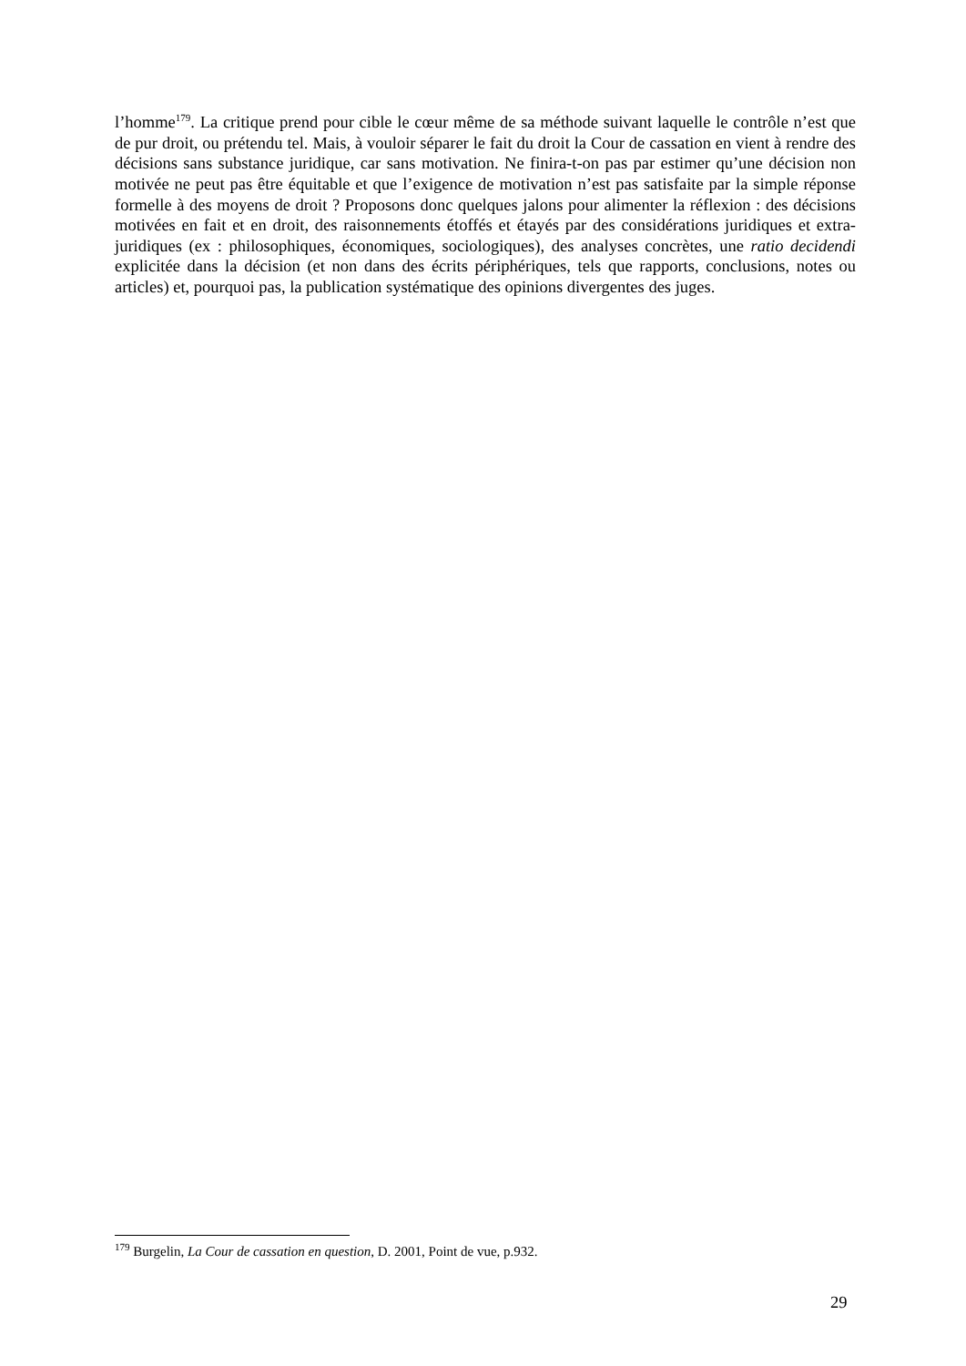l’homme<sup>179</sup>. La critique prend pour cible le cœur même de sa méthode suivant laquelle le contrôle n’est que de pur droit, ou prétendu tel. Mais, à vouloir séparer le fait du droit la Cour de cassation en vient à rendre des décisions sans substance juridique, car sans motivation. Ne finira-t-on pas par estimer qu’une décision non motivée ne peut pas être équitable et que l’exigence de motivation n’est pas satisfaite par la simple réponse formelle à des moyens de droit ? Proposons donc quelques jalons pour alimenter la réflexion : des décisions motivées en fait et en droit, des raisonnements étoffés et étayés par des considérations juridiques et extra-juridiques (ex : philosophiques, économiques, sociologiques), des analyses concrètes, une ratio decidendi explicitée dans la décision (et non dans des écrits périphériques, tels que rapports, conclusions, notes ou articles) et, pourquoi pas, la publication systématique des opinions divergentes des juges.
<sup>179</sup> Burgelin, La Cour de cassation en question, D. 2001, Point de vue, p.932.
29